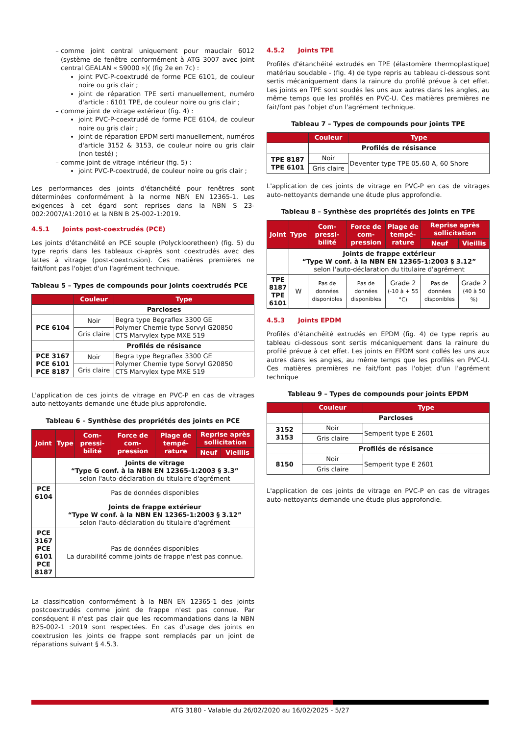comme joint central uniquement pour mauclair 6012 (système de fenêtre conformément à ATG 3007 avec joint central GEALAN « S9000 »)( (fig 2e en 7c) :
joint PVC-P-coextrudé de forme PCE 6101, de couleur noire ou gris clair ;
joint de réparation TPE serti manuellement, numéro d'article : 6101 TPE, de couleur noire ou gris clair ;
comme joint de vitrage extérieur (fig. 4) :
joint PVC-P-coextrudé de forme PCE 6104, de couleur noire ou gris clair ;
joint de réparation EPDM serti manuellement, numéros d'article 3152 & 3153, de couleur noire ou gris clair (non testé) ;
comme joint de vitrage intérieur (fig. 5) :
joint PVC-P-coextrudé, de couleur noire ou gris clair ;
Les performances des joints d'étanchéité pour fenêtres sont déterminées conformément à la norme NBN EN 12365-1. Les exigences à cet égard sont reprises dans la NBN S 23-002:2007/A1:2010 et la NBN B 25-002-1:2019.
4.5.1 Joints post-coextrudés (PCE)
Les joints d'étanchéité en PCE souple (Polycklooretheen) (fig. 5) du type repris dans les tableaux ci-après sont coextrudés avec des lattes à vitrage (post-coextrusion). Ces matières premières ne fait/font pas l'objet d'un l'agrément technique.
Tableau 5 – Types de compounds pour joints coextrudés PCE
| | Couleur | Type |
| --- | --- | --- |
| | Parcloses | |
| PCE 6104 | Noir | Begra type Begraflex 3300 GE Polymer Chemie type Sorvyl G20850 CTS Marvylex type MXE 519 |
| | Gris claire | |
| | Profilés de résisance | |
| PCE 3167 PCE 6101 PCE 8187 | Noir | Begra type Begraflex 3300 GE Polymer Chemie type Sorvyl G20850 CTS Marvylex type MXE 519 |
| | Gris claire | |
L'application de ces joints de vitrage en PVC-P en cas de vitrages auto-nettoyants demande une étude plus approfondie.
Tableau 6 – Synthèse des propriétés des joints en PCE
| Joint | Type | Com-pressi-bilité | Force de com-pression | Plage de tempé-rature | Reprise après sollicitation | |
| --- | --- | --- | --- | --- | --- | --- |
| | | | | | Neuf | Vieillis |
| | Joints de vitrage “Type G conf. à la NBN EN 12365-1:2003 § 3.3” selon l'auto-déclaration du titulaire d'agrément | | | | | |
| PCE 6104 | Pas de données disponibles | | | | | |
| | Joints de frappe extérieur “Type W conf. à la NBN EN 12365-1:2003 § 3.12” selon l'auto-déclaration du titulaire d'agrément | | | | | |
| PCE 3167 PCE 6101 PCE 8187 | Pas de données disponibles La durabilité comme joints de frappe n'est pas connue. | | | | | |
La classification conformément à la NBN EN 12365-1 des joints postcoextrudés comme joint de frappe n'est pas connue. Par conséquent il n'est pas clair que les recommandations dans la NBN B25-002-1 :2019 sont respectées. En cas d'usage des joints en coextrusion les joints de frappe sont remplacés par un joint de réparations suivant § 4.5.3.
4.5.2 Joints TPE
Profilés d'étanchéité extrudés en TPE (élastomère thermoplastique) matériau soudable - (fig. 4) de type repris au tableau ci-dessous sont sertis mécaniquement dans la rainure du profilé prévue à cet effet. Les joints en TPE sont soudés les uns aux autres dans les angles, au même temps que les profilés en PVC-U. Ces matières premières ne fait/font pas l'objet d'un l'agrément technique.
Tableau 7 – Types de compounds pour joints TPE
| | Couleur | Type |
| --- | --- | --- |
| | Profilés de résisance | |
| TPE 8187 TPE 6101 | Noir | Deventer type TPE 05.60 A, 60 Shore |
| | Gris claire | |
L'application de ces joints de vitrage en PVC-P en cas de vitrages auto-nettoyants demande une étude plus approfondie.
Tableau 8 – Synthèse des propriétés des joints en TPE
| Joint | Type | Com-pressi-bilité | Force de com-pression | Plage de tempé-rature | Reprise après sollicitation | |
| --- | --- | --- | --- | --- | --- | --- |
| | | | | | Neuf | Vieillis |
| | Joints de frappe extérieur “Type W conf. à la NBN EN 12365-1:2003 § 3.12” selon l'auto-déclaration du titulaire d'agrément | | | | | |
| TPE 8187 TPE 6101 | W | Pas de données disponibles | Pas de données disponibles | Grade 2 (-10 à + 55 °C) | Pas de données disponibles | Grade 2 (40 à 50 %) |
4.5.3 Joints EPDM
Profilés d'étanchéité extrudés en EPDM (fig. 4) de type repris au tableau ci-dessous sont sertis mécaniquement dans la rainure du profilé prévue à cet effet. Les joints en EPDM sont collés les uns aux autres dans les angles, au même temps que les profilés en PVC-U. Ces matières premières ne fait/font pas l'objet d'un l'agrément technique
Tableau 9 – Types de compounds pour joints EPDM
| | Couleur | Type |
| --- | --- | --- |
| | Parcloses | |
| 3152 3153 | Noir | Semperit type E 2601 |
| | Gris claire | |
| | Profilés de résisance | |
| 8150 | Noir | Semperit type E 2601 |
| | Gris claire | |
L'application de ces joints de vitrage en PVC-P en cas de vitrages auto-nettoyants demande une étude plus approfondie.
ATG 3180 - Valable du 26/02/2020 au 16/02/2025 - 5/27